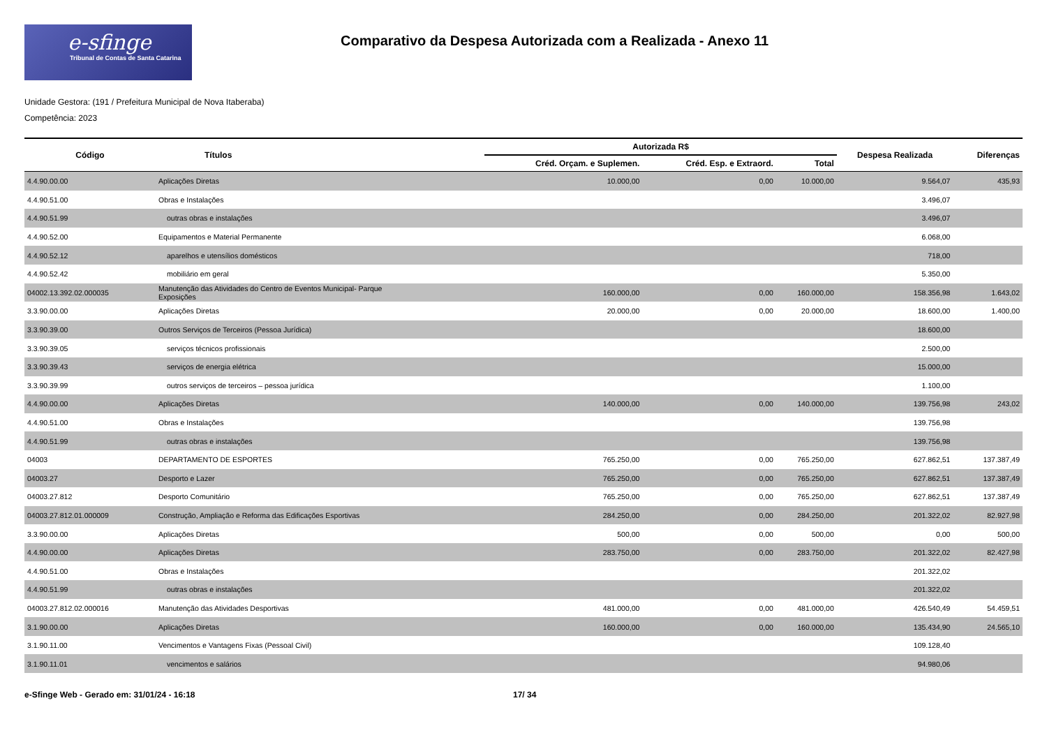e-sfinge
Tribunal de Contas de Santa Catarina
Comparativo da Despesa Autorizada com a Realizada - Anexo 11
Unidade Gestora: (191 / Prefeitura Municipal de Nova Itaberaba)
Competência: 2023
| Código | Títulos | Autorizada R$ | | | Despesa Realizada | Diferenças |
| --- | --- | --- | --- | --- | --- | --- |
| | | Créd. Orçam. e Suplemen. | Créd. Esp. e Extraord. | Total | | |
| 4.4.90.00.00 | Aplicações Diretas | 10.000,00 | 0,00 | 10.000,00 | 9.564,07 | 435,93 |
| 4.4.90.51.00 | Obras e Instalações | | | | 3.496,07 | |
| 4.4.90.51.99 | outras obras e instalações | | | | 3.496,07 | |
| 4.4.90.52.00 | Equipamentos e Material Permanente | | | | 6.068,00 | |
| 4.4.90.52.12 | aparelhos e utensílios domésticos | | | | 718,00 | |
| 4.4.90.52.42 | mobiliário em geral | | | | 5.350,00 | |
| 04002.13.392.02.000035 | Manutenção das Atividades do Centro de Eventos Municipal- Parque Exposições | 160.000,00 | 0,00 | 160.000,00 | 158.356,98 | 1.643,02 |
| 3.3.90.00.00 | Aplicações Diretas | 20.000,00 | 0,00 | 20.000,00 | 18.600,00 | 1.400,00 |
| 3.3.90.39.00 | Outros Serviços de Terceiros (Pessoa Jurídica) | | | | 18.600,00 | |
| 3.3.90.39.05 | serviços técnicos profissionais | | | | 2.500,00 | |
| 3.3.90.39.43 | serviços de energia elétrica | | | | 15.000,00 | |
| 3.3.90.39.99 | outros serviços de terceiros – pessoa jurídica | | | | 1.100,00 | |
| 4.4.90.00.00 | Aplicações Diretas | 140.000,00 | 0,00 | 140.000,00 | 139.756,98 | 243,02 |
| 4.4.90.51.00 | Obras e Instalações | | | | 139.756,98 | |
| 4.4.90.51.99 | outras obras e instalações | | | | 139.756,98 | |
| 04003 | DEPARTAMENTO DE ESPORTES | 765.250,00 | 0,00 | 765.250,00 | 627.862,51 | 137.387,49 |
| 04003.27 | Desporto e Lazer | 765.250,00 | 0,00 | 765.250,00 | 627.862,51 | 137.387,49 |
| 04003.27.812 | Desporto Comunitário | 765.250,00 | 0,00 | 765.250,00 | 627.862,51 | 137.387,49 |
| 04003.27.812.01.000009 | Construção, Ampliação e Reforma das Edificações Esportivas | 284.250,00 | 0,00 | 284.250,00 | 201.322,02 | 82.927,98 |
| 3.3.90.00.00 | Aplicações Diretas | 500,00 | 0,00 | 500,00 | 0,00 | 500,00 |
| 4.4.90.00.00 | Aplicações Diretas | 283.750,00 | 0,00 | 283.750,00 | 201.322,02 | 82.427,98 |
| 4.4.90.51.00 | Obras e Instalações | | | | 201.322,02 | |
| 4.4.90.51.99 | outras obras e instalações | | | | 201.322,02 | |
| 04003.27.812.02.000016 | Manutenção das Atividades Desportivas | 481.000,00 | 0,00 | 481.000,00 | 426.540,49 | 54.459,51 |
| 3.1.90.00.00 | Aplicações Diretas | 160.000,00 | 0,00 | 160.000,00 | 135.434,90 | 24.565,10 |
| 3.1.90.11.00 | Vencimentos e Vantagens Fixas (Pessoal Civil) | | | | 109.128,40 | |
| 3.1.90.11.01 | vencimentos e salários | | | | 94.980,06 | |
e-Sfinge Web - Gerado em: 31/01/24 - 16:18 17/ 34